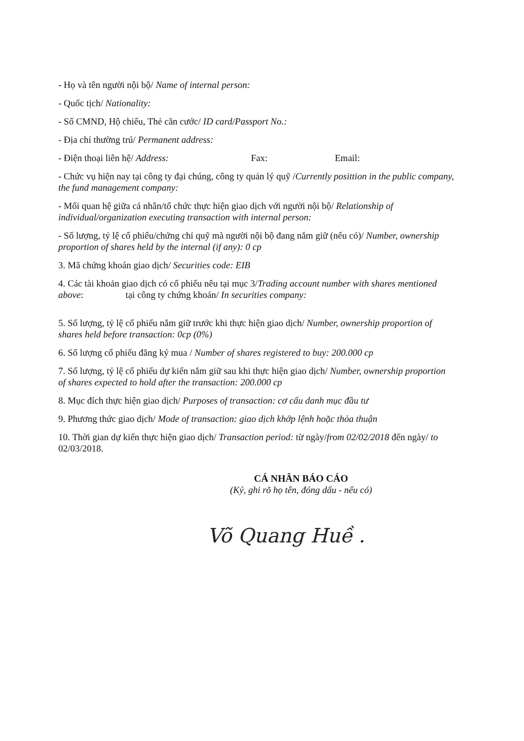- Họ và tên người nội bộ/ Name of internal person:
- Quốc tịch/ Nationality:
- Số CMND, Hộ chiếu, Thẻ căn cước/ ID card/Passport No.:
- Địa chỉ thường trú/ Permanent address:
- Điện thoại liên hệ/ Address: Fax: Email:
- Chức vụ hiện nay tại công ty đại chúng, công ty quản lý quỹ /Currently posittion in the public company, the fund management company:
- Mối quan hệ giữa cá nhân/tổ chức thực hiện giao dịch với người nội bộ/ Relationship of individual/organization executing transaction with internal person:
- Số lượng, tỷ lệ cổ phiếu/chứng chỉ quỹ mà người nội bộ đang nắm giữ (nếu có)/ Number, ownership proportion of shares held by the internal (if any): 0 cp
3. Mã chứng khoán giao dịch/ Securities code: EIB
4. Các tài khoản giao dịch có cổ phiếu nêu tại mục 3/Trading account number with shares mentioned above: tại công ty chứng khoán/ In securities company:
5. Số lượng, tỷ lệ cổ phiếu nắm giữ trước khi thực hiện giao dịch/ Number, ownership proportion of shares held before transaction: 0cp (0%)
6. Số lượng cổ phiếu đăng ký mua / Number of shares registered to buy: 200.000 cp
7. Số lượng, tỷ lệ cổ phiếu dự kiến nắm giữ sau khi thực hiện giao dịch/ Number, ownership proportion of shares expected to hold after the transaction: 200.000 cp
8. Mục đích thực hiện giao dịch/ Purposes of transaction: cơ cấu danh mục đầu tư
9. Phương thức giao dịch/ Mode of transaction: giao dịch khớp lệnh hoặc thỏa thuận
10. Thời gian dự kiến thực hiện giao dịch/ Transaction period: từ ngày/from 02/02/2018 đến ngày/ to 02/03/2018.
CÁ NHÂN BÁO CÁO
(Ký, ghi rõ họ tên, đóng dấu - nếu có)
Võ Quang Huề .